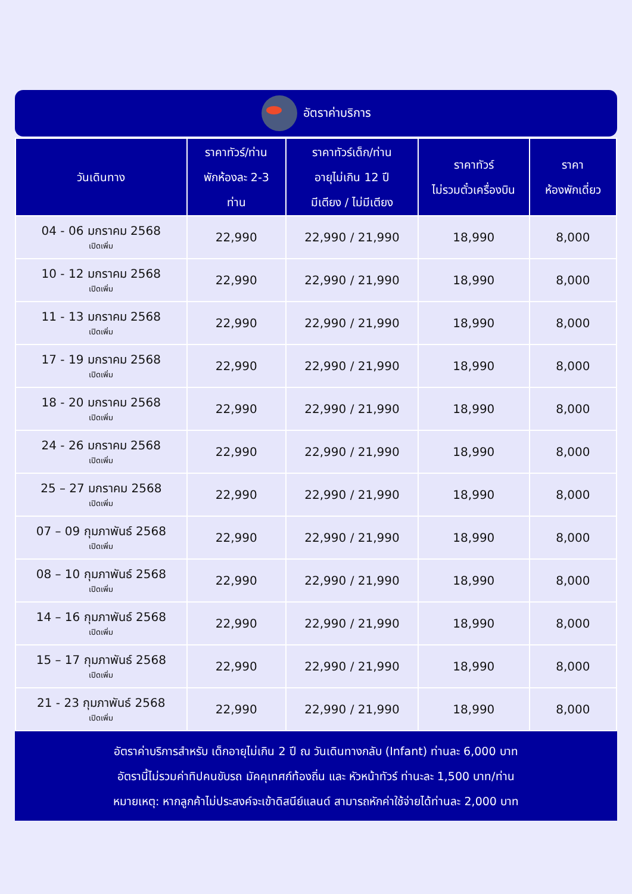อัตราค่าบริการ
| วันเดินทาง | ราคาทัวร์/ท่าน พักห้องละ 2-3 ท่าน | ราคาทัวร์เด็ก/ท่าน อายุไม่เกิน 12 ปี มีเตียง / ไม่มีเตียง | ราคาทัวร์ ไม่รวมตั๋วเครื่องบิน | ราคา ห้องพักเดี่ยว |
| --- | --- | --- | --- | --- |
| 04 - 06 มกราคม 2568 เปิดเพิ่ม | 22,990 | 22,990 / 21,990 | 18,990 | 8,000 |
| 10 - 12 มกราคม 2568 เปิดเพิ่ม | 22,990 | 22,990 / 21,990 | 18,990 | 8,000 |
| 11 - 13 มกราคม 2568 เปิดเพิ่ม | 22,990 | 22,990 / 21,990 | 18,990 | 8,000 |
| 17 - 19 มกราคม 2568 เปิดเพิ่ม | 22,990 | 22,990 / 21,990 | 18,990 | 8,000 |
| 18 - 20 มกราคม 2568 เปิดเพิ่ม | 22,990 | 22,990 / 21,990 | 18,990 | 8,000 |
| 24 - 26 มกราคม 2568 เปิดเพิ่ม | 22,990 | 22,990 / 21,990 | 18,990 | 8,000 |
| 25 – 27 มกราคม 2568 เปิดเพิ่ม | 22,990 | 22,990 / 21,990 | 18,990 | 8,000 |
| 07 – 09 กุมภาพันธ์ 2568 เปิดเพิ่ม | 22,990 | 22,990 / 21,990 | 18,990 | 8,000 |
| 08 – 10 กุมภาพันธ์ 2568 เปิดเพิ่ม | 22,990 | 22,990 / 21,990 | 18,990 | 8,000 |
| 14 – 16 กุมภาพันธ์ 2568 เปิดเพิ่ม | 22,990 | 22,990 / 21,990 | 18,990 | 8,000 |
| 15 – 17 กุมภาพันธ์ 2568 เปิดเพิ่ม | 22,990 | 22,990 / 21,990 | 18,990 | 8,000 |
| 21 - 23 กุมภาพันธ์ 2568 เปิดเพิ่ม | 22,990 | 22,990 / 21,990 | 18,990 | 8,000 |
อัตราค่าบริการสำหรับ เด็กอายุไม่เกิน 2 ปี ณ วันเดินทางกลับ (Infant) ท่านละ 6,000 บาท
อัตรานี้ไม่รวมค่าทิปคนขับรถ มัคคุเทศก์ท้องถิ่น และ หัวหน้าทัวร์ ท่านะละ 1,500 บาท/ท่าน
หมายเหตุ: หากลูกค้าไม่ประสงค์จะเข้าดิสนีย์แลนด์ สามารถหักค่าใช้จ่ายได้ท่านละ 2,000 บาท